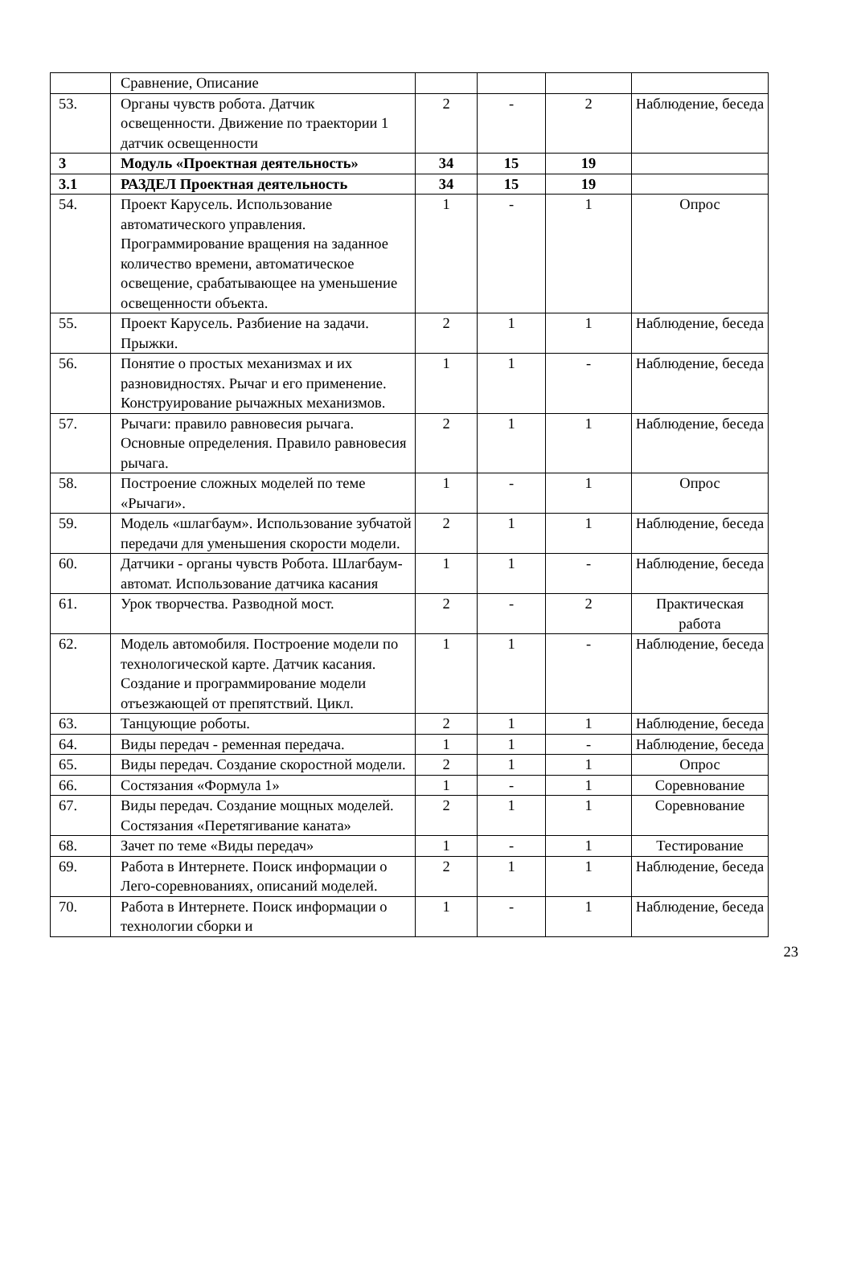| | Сравнение, Описание | | | | |
| 53. | Органы чувств робота. Датчик освещенности. Движение по траектории 1 датчик освещенности | 2 | - | 2 | Наблюдение, беседа |
| 3 | Модуль «Проектная деятельность» | 34 | 15 | 19 | |
| 3.1 | РАЗДЕЛ Проектная деятельность | 34 | 15 | 19 | |
| 54. | Проект Карусель. Использование автоматического управления. Программирование вращения на заданное количество времени, автоматическое освещение, срабатывающее на уменьшение освещенности объекта. | 1 | - | 1 | Опрос |
| 55. | Проект Карусель. Разбиение на задачи. Прыжки. | 2 | 1 | 1 | Наблюдение, беседа |
| 56. | Понятие о простых механизмах и их разновидностях. Рычаг и его применение. Конструирование рычажных механизмов. | 1 | 1 | - | Наблюдение, беседа |
| 57. | Рычаги: правило равновесия рычага. Основные определения. Правило равновесия рычага. | 2 | 1 | 1 | Наблюдение, беседа |
| 58. | Построение сложных моделей по теме «Рычаги». | 1 | - | 1 | Опрос |
| 59. | Модель «шлагбаум». Использование зубчатой передачи для уменьшения скорости модели. | 2 | 1 | 1 | Наблюдение, беседа |
| 60. | Датчики - органы чувств Робота. Шлагбаум-автомат. Использование датчика касания | 1 | 1 | - | Наблюдение, беседа |
| 61. | Урок творчества. Разводной мост. | 2 | - | 2 | Практическая работа |
| 62. | Модель автомобиля. Построение модели по технологической карте. Датчик касания. Создание и программирование модели отъезжающей от препятствий. Цикл. | 1 | 1 | - | Наблюдение, беседа |
| 63. | Танцующие роботы. | 2 | 1 | 1 | Наблюдение, беседа |
| 64. | Виды передач - ременная передача. | 1 | 1 | - | Наблюдение, беседа |
| 65. | Виды передач. Создание скоростной модели. | 2 | 1 | 1 | Опрос |
| 66. | Состязания «Формула 1» | 1 | - | 1 | Соревнование |
| 67. | Виды передач. Создание мощных моделей. Состязания «Перетягивание каната» | 2 | 1 | 1 | Соревнование |
| 68. | Зачет по теме «Виды передач» | 1 | - | 1 | Тестирование |
| 69. | Работа в Интернете. Поиск информации о Лего-соревнованиях, описаний моделей. | 2 | 1 | 1 | Наблюдение, беседа |
| 70. | Работа в Интернете. Поиск информации о технологии сборки и | 1 | - | 1 | Наблюдение, беседа |
23